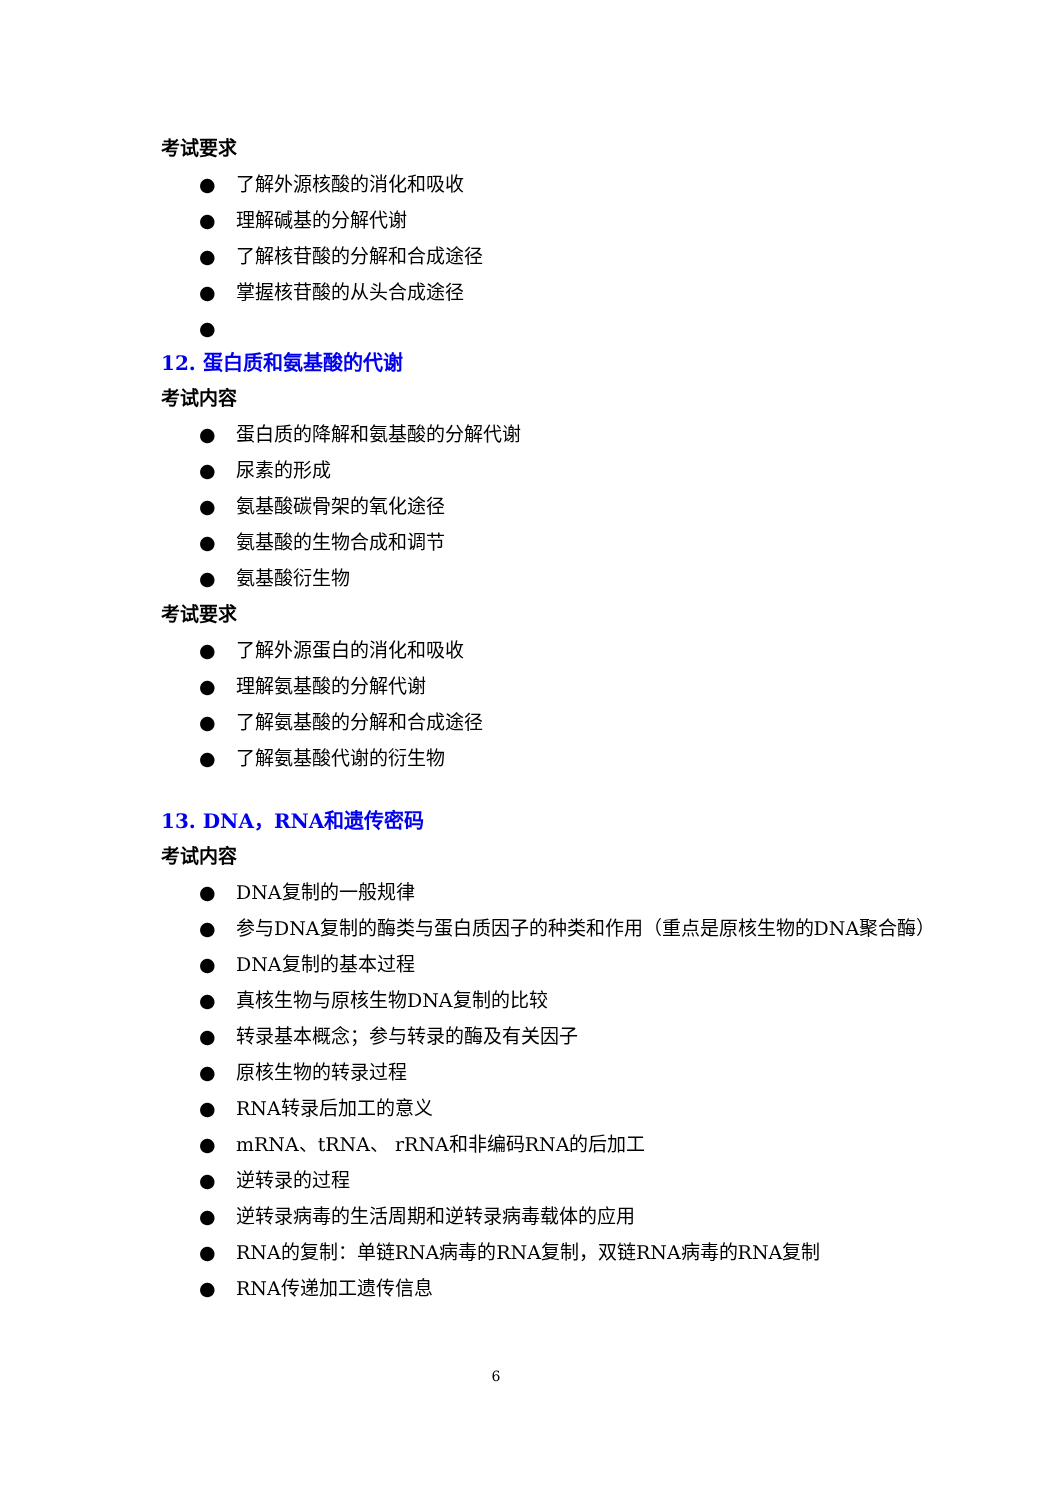考试要求
● 了解外源核酸的消化和吸收
● 理解碱基的分解代谢
● 了解核苷酸的分解和合成途径
● 掌握核苷酸的从头合成途径
●
12. 蛋白质和氨基酸的代谢
考试内容
● 蛋白质的降解和氨基酸的分解代谢
● 尿素的形成
● 氨基酸碳骨架的氧化途径
● 氨基酸的生物合成和调节
● 氨基酸衍生物
考试要求
● 了解外源蛋白的消化和吸收
● 理解氨基酸的分解代谢
● 了解氨基酸的分解和合成途径
● 了解氨基酸代谢的衍生物
13. DNA，RNA和遗传密码
考试内容
● DNA复制的一般规律
● 参与DNA复制的酶类与蛋白质因子的种类和作用（重点是原核生物的DNA聚合酶）
● DNA复制的基本过程
● 真核生物与原核生物DNA复制的比较
● 转录基本概念；参与转录的酶及有关因子
● 原核生物的转录过程
● RNA转录后加工的意义
● mRNA、tRNA、 rRNA和非编码RNA的后加工
● 逆转录的过程
● 逆转录病毒的生活周期和逆转录病毒载体的应用
● RNA的复制：单链RNA病毒的RNA复制，双链RNA病毒的RNA复制
● RNA传递加工遗传信息
6